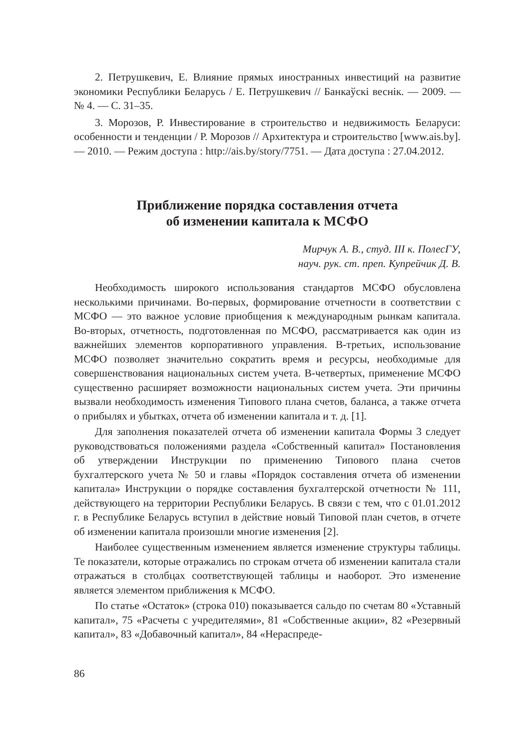2. Петрушкевич, Е. Влияние прямых иностранных инвестиций на развитие экономики Республики Беларусь / Е. Петрушкевич // Банкаўскі веснік. — 2009. — № 4. — С. 31–35.
3. Морозов, Р. Инвестирование в строительство и недвижимость Беларуси: особенности и тенденции / Р. Морозов // Архитектура и строительство [www.ais.by]. — 2010. — Режим доступа : http://ais.by/story/7751. — Дата доступа : 27.04.2012.
Приближение порядка составления отчета
об изменении капитала к МСФО
Мирчук А. В., студ. III к. ПолесГУ,
науч. рук. ст. преп. Купрейчик Д. В.
Необходимость широкого использования стандартов МСФО обусловлена несколькими причинами. Во-первых, формирование отчетности в соответствии с МСФО — это важное условие приобщения к международным рынкам капитала. Во-вторых, отчетность, подготовленная по МСФО, рассматривается как один из важнейших элементов корпоративного управления. В-третьих, использование МСФО позволяет значительно сократить время и ресурсы, необходимые для совершенствования национальных систем учета. В-четвертых, применение МСФО существенно расширяет возможности национальных систем учета. Эти причины вызвали необходимость изменения Типового плана счетов, баланса, а также отчета о прибылях и убытках, отчета об изменении капитала и т. д. [1].
Для заполнения показателей отчета об изменении капитала Формы 3 следует руководствоваться положениями раздела «Собственный капитал» Постановления об утверждении Инструкции по применению Типового плана счетов бухгалтерского учета № 50 и главы «Порядок составления отчета об изменении капитала» Инструкции о порядке составления бухгалтерской отчетности № 111, действующего на территории Республики Беларусь. В связи с тем, что с 01.01.2012 г. в Республике Беларусь вступил в действие новый Типовой план счетов, в отчете об изменении капитала произошли многие изменения [2].
Наиболее существенным изменением является изменение структуры таблицы. Те показатели, которые отражались по строкам отчета об изменении капитала стали отражаться в столбцах соответствующей таблицы и наоборот. Это изменение является элементом приближения к МСФО.
По статье «Остаток» (строка 010) показывается сальдо по счетам 80 «Уставный капитал», 75 «Расчеты с учредителями», 81 «Собственные акции», 82 «Резервный капитал», 83 «Добавочный капитал», 84 «Нераспреде-
86